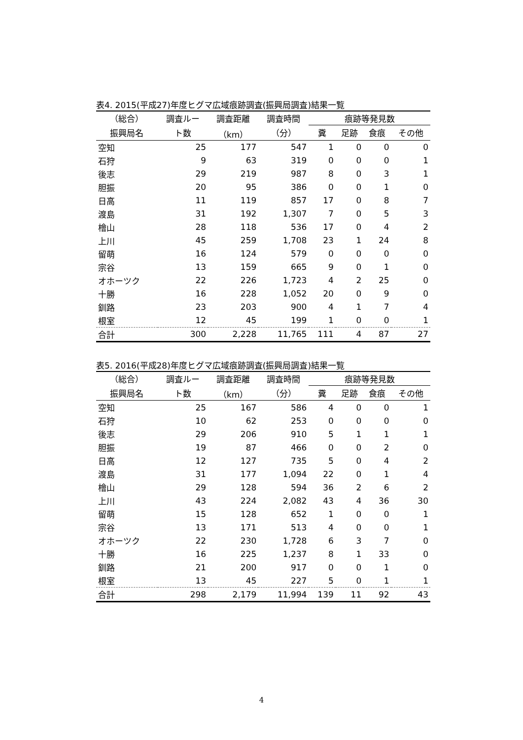表4. 2015(平成27)年度ヒグマ広域痕跡調査(振興局調査)結果一覧
| （総合） | 調査ルー | 調査距離 | 調査時間 | 痕跡等発見数 | | | |
| --- | --- | --- | --- | --- | --- | --- | --- |
| 振興局名 | ト数 | （km） | （分） | 糞 | 足跡 | 食痕 | その他 |
| 空知 | 25 | 177 | 547 | 1 | 0 | 0 | 0 |
| 石狩 | 9 | 63 | 319 | 0 | 0 | 0 | 1 |
| 後志 | 29 | 219 | 987 | 8 | 0 | 3 | 1 |
| 胆振 | 20 | 95 | 386 | 0 | 0 | 1 | 0 |
| 日高 | 11 | 119 | 857 | 17 | 0 | 8 | 7 |
| 渡島 | 31 | 192 | 1,307 | 7 | 0 | 5 | 3 |
| 檜山 | 28 | 118 | 536 | 17 | 0 | 4 | 2 |
| 上川 | 45 | 259 | 1,708 | 23 | 1 | 24 | 8 |
| 留萌 | 16 | 124 | 579 | 0 | 0 | 0 | 0 |
| 宗谷 | 13 | 159 | 665 | 9 | 0 | 1 | 0 |
| オホーツク | 22 | 226 | 1,723 | 4 | 2 | 25 | 0 |
| 十勝 | 16 | 228 | 1,052 | 20 | 0 | 9 | 0 |
| 釧路 | 23 | 203 | 900 | 4 | 1 | 7 | 4 |
| 根室 | 12 | 45 | 199 | 1 | 0 | 0 | 1 |
| 合計 | 300 | 2,228 | 11,765 | 111 | 4 | 87 | 27 |
表5. 2016(平成28)年度ヒグマ広域痕跡調査(振興局調査)結果一覧
| （総合） | 調査ルー | 調査距離 | 調査時間 | 痕跡等発見数 | | | |
| --- | --- | --- | --- | --- | --- | --- | --- |
| 振興局名 | ト数 | （km） | （分） | 糞 | 足跡 | 食痕 | その他 |
| 空知 | 25 | 167 | 586 | 4 | 0 | 0 | 1 |
| 石狩 | 10 | 62 | 253 | 0 | 0 | 0 | 0 |
| 後志 | 29 | 206 | 910 | 5 | 1 | 1 | 1 |
| 胆振 | 19 | 87 | 466 | 0 | 0 | 2 | 0 |
| 日高 | 12 | 127 | 735 | 5 | 0 | 4 | 2 |
| 渡島 | 31 | 177 | 1,094 | 22 | 0 | 1 | 4 |
| 檜山 | 29 | 128 | 594 | 36 | 2 | 6 | 2 |
| 上川 | 43 | 224 | 2,082 | 43 | 4 | 36 | 30 |
| 留萌 | 15 | 128 | 652 | 1 | 0 | 0 | 1 |
| 宗谷 | 13 | 171 | 513 | 4 | 0 | 0 | 1 |
| オホーツク | 22 | 230 | 1,728 | 6 | 3 | 7 | 0 |
| 十勝 | 16 | 225 | 1,237 | 8 | 1 | 33 | 0 |
| 釧路 | 21 | 200 | 917 | 0 | 0 | 1 | 0 |
| 根室 | 13 | 45 | 227 | 5 | 0 | 1 | 1 |
| 合計 | 298 | 2,179 | 11,994 | 139 | 11 | 92 | 43 |
4